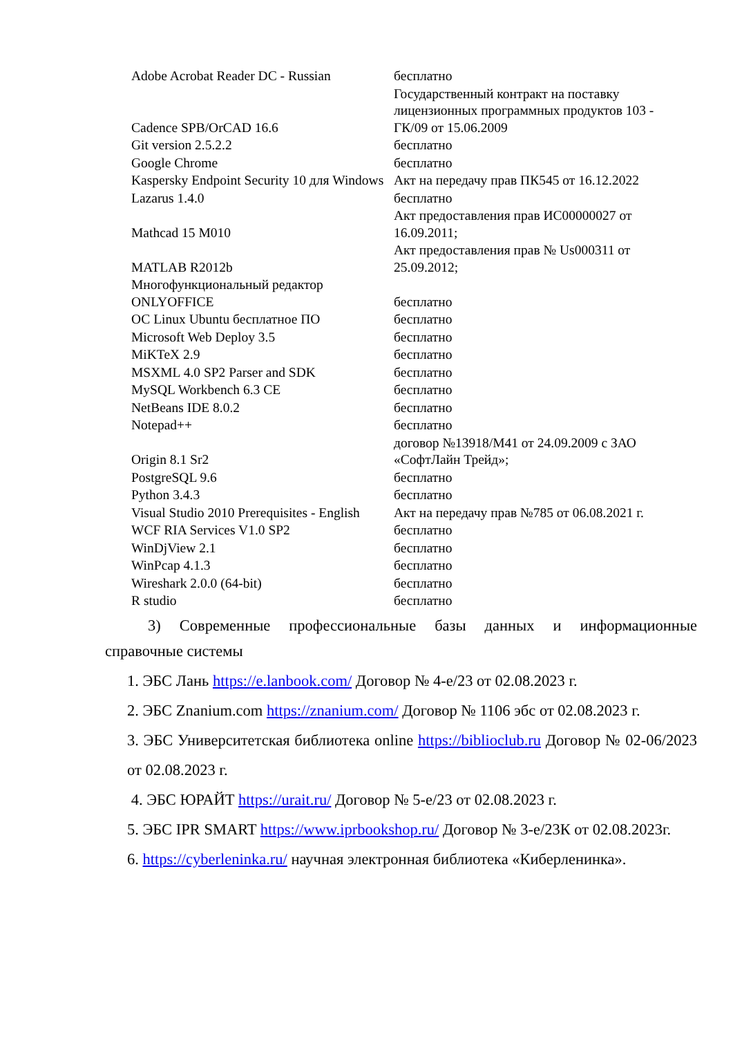| Adobe Acrobat Reader DC - Russian | бесплатно |
| Cadence SPB/OrCAD 16.6 | Государственный контракт на поставку лицензионных программных продуктов 103 - ГК/09 от 15.06.2009 |
| Git version 2.5.2.2 | бесплатно |
| Google Chrome | бесплатно |
| Kaspersky Endpoint Security 10 для Windows | Акт на передачу прав ПК545 от 16.12.2022 |
| Lazarus 1.4.0 | бесплатно |
| Mathcad 15 M010 | Акт предоставления прав ИС00000027 от 16.09.2011; |
| MATLAB R2012b | Акт предоставления прав № Us000311 от 25.09.2012; |
| Многофункциональный редактор ONLYOFFICE | бесплатно |
| ОС Linux Ubuntu бесплатное ПО | бесплатно |
| Microsoft Web Deploy 3.5 | бесплатно |
| MiKTeX 2.9 | бесплатно |
| MSXML 4.0 SP2 Parser and SDK | бесплатно |
| MySQL Workbench 6.3 CE | бесплатно |
| NetBeans IDE 8.0.2 | бесплатно |
| Notepad++ | бесплатно |
| Origin 8.1 Sr2 | договор №13918/М41 от 24.09.2009 с ЗАО «СофтЛайн Трейд»; |
| PostgreSQL 9.6 | бесплатно |
| Python 3.4.3 | бесплатно |
| Visual Studio 2010 Prerequisites - English | Акт на передачу прав №785 от 06.08.2021 г. |
| WCF RIA Services V1.0 SP2 | бесплатно |
| WinDjView 2.1 | бесплатно |
| WinPcap 4.1.3 | бесплатно |
| Wireshark 2.0.0 (64-bit) | бесплатно |
| R studio | бесплатно |
3) Современные профессиональные базы данных и информационные
справочные системы
1. ЭБС Лань https://e.lanbook.com/ Договор № 4-е/23 от 02.08.2023 г.
2. ЭБС Znanium.com https://znanium.com/ Договор № 1106 эбс от 02.08.2023 г.
3. ЭБС Университетская библиотека online https://biblioclub.ru Договор № 02-06/2023 от 02.08.2023 г.
4. ЭБС ЮРАЙТ https://urait.ru/ Договор № 5-е/23 от 02.08.2023 г.
5. ЭБС IPR SMART https://www.iprbookshop.ru/ Договор № 3-е/23К от 02.08.2023г.
6. https://cyberleninka.ru/ научная электронная библиотека «Киберленинка».